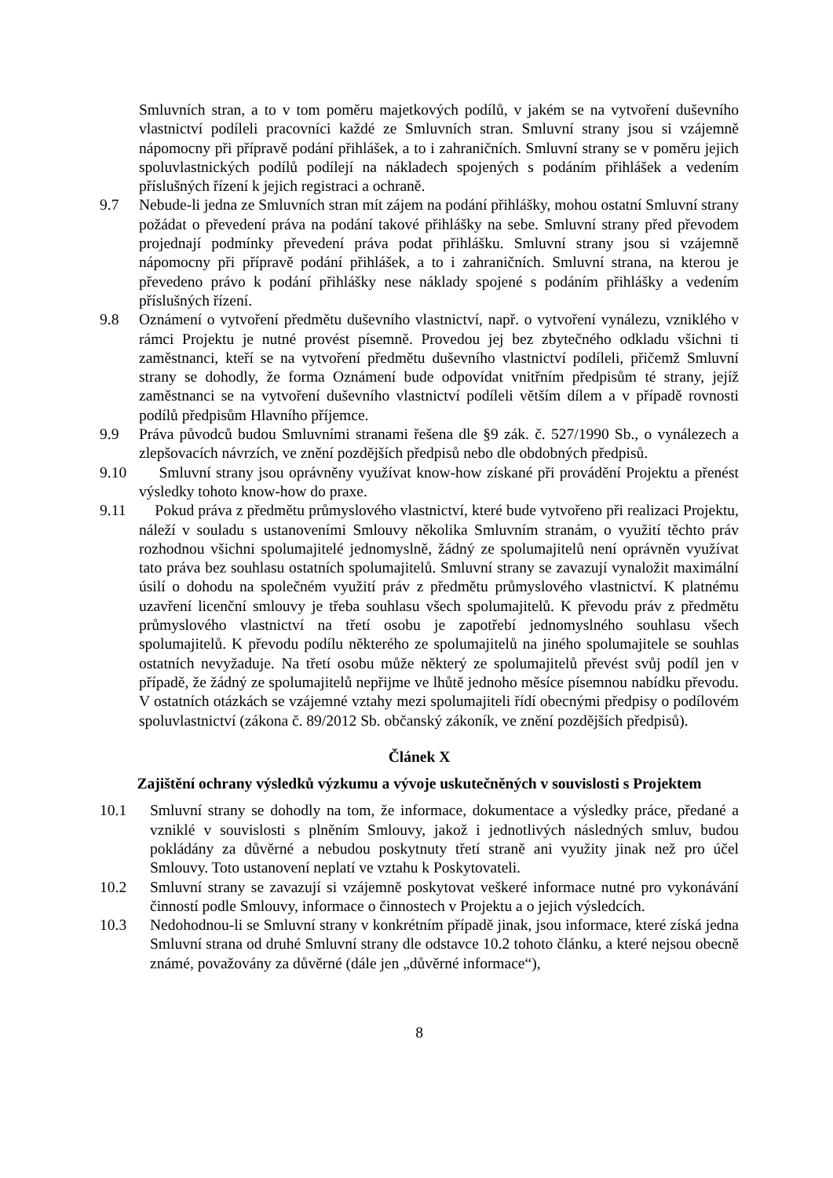Smluvních stran, a to v tom poměru majetkových podílů, v jakém se na vytvoření duševního vlastnictví podíleli pracovníci každé ze Smluvních stran. Smluvní strany jsou si vzájemně nápomocny při přípravě podání přihlášek, a to i zahraničních. Smluvní strany se v poměru jejich spoluvlastnických podílů podílejí na nákladech spojených s podáním přihlášek a vedením příslušných řízení k jejich registraci a ochraně.
9.7 Nebude-li jedna ze Smluvních stran mít zájem na podání přihlášky, mohou ostatní Smluvní strany požádat o převedení práva na podání takové přihlášky na sebe. Smluvní strany před převodem projednají podmínky převedení práva podat přihlášku. Smluvní strany jsou si vzájemně nápomocny při přípravě podání přihlášek, a to i zahraničních. Smluvní strana, na kterou je převedeno právo k podání přihlášky nese náklady spojené s podáním přihlášky a vedením příslušných řízení.
9.8 Oznámení o vytvoření předmětu duševního vlastnictví, např. o vytvoření vynálezu, vzniklého v rámci Projektu je nutné provést písemně. Provedou jej bez zbytečného odkladu všichni ti zaměstnanci, kteří se na vytvoření předmětu duševního vlastnictví podíleli, přičemž Smluvní strany se dohodly, že forma Oznámení bude odpovídat vnitřním předpisům té strany, jejíž zaměstnanci se na vytvoření duševního vlastnictví podíleli větším dílem a v případě rovnosti podílů předpisům Hlavního příjemce.
9.9 Práva původců budou Smluvními stranami řešena dle §9 zák. č. 527/1990 Sb., o vynálezech a zlepšovacích návrzích, ve znění pozdějších předpisů nebo dle obdobných předpisů.
9.10 Smluvní strany jsou oprávněny využívat know-how získané při provádění Projektu a přenést výsledky tohoto know-how do praxe.
9.11 Pokud práva z předmětu průmyslového vlastnictví, které bude vytvořeno při realizaci Projektu, náleží v souladu s ustanoveními Smlouvy několika Smluvním stranám, o využití těchto práv rozhodnou všichni spolumajitelé jednomyslně, žádný ze spolumajitelů není oprávněn využívat tato práva bez souhlasu ostatních spolumajitelů. Smluvní strany se zavazují vynaložit maximální úsilí o dohodu na společném využití práv z předmětu průmyslového vlastnictví. K platnému uzavření licenční smlouvy je třeba souhlasu všech spolumajitelů. K převodu práv z předmětu průmyslového vlastnictví na třetí osobu je zapotřebí jednomyslného souhlasu všech spolumajitelů. K převodu podílu některého ze spolumajitelů na jiného spolumajitele se souhlas ostatních nevyžaduje. Na třetí osobu může některý ze spolumajitelů převést svůj podíl jen v případě, že žádný ze spolumajitelů nepřijme ve lhůtě jednoho měsíce písemnou nabídku převodu. V ostatních otázkách se vzájemné vztahy mezi spolumajiteli řídí obecnými předpisy o podílovém spoluvlastnictví (zákona č. 89/2012 Sb. občanský zákoník, ve znění pozdějších předpisů).
Článek X
Zajištění ochrany výsledků výzkumu a vývoje uskutečněných v souvislosti s Projektem
10.1 Smluvní strany se dohodly na tom, že informace, dokumentace a výsledky práce, předané a vzniklé v souvislosti s plněním Smlouvy, jakož i jednotlivých následných smluv, budou pokládány za důvěrné a nebudou poskytnuty třetí straně ani využity jinak než pro účel Smlouvy. Toto ustanovení neplatí ve vztahu k Poskytovateli.
10.2 Smluvní strany se zavazují si vzájemně poskytovat veškeré informace nutné pro vykonávání činností podle Smlouvy, informace o činnostech v Projektu a o jejich výsledcích.
10.3 Nedohodnou-li se Smluvní strany v konkrétním případě jinak, jsou informace, které získá jedna Smluvní strana od druhé Smluvní strany dle odstavce 10.2 tohoto článku, a které nejsou obecně známé, považovány za důvěrné (dále jen „důvěrné informace“),
8